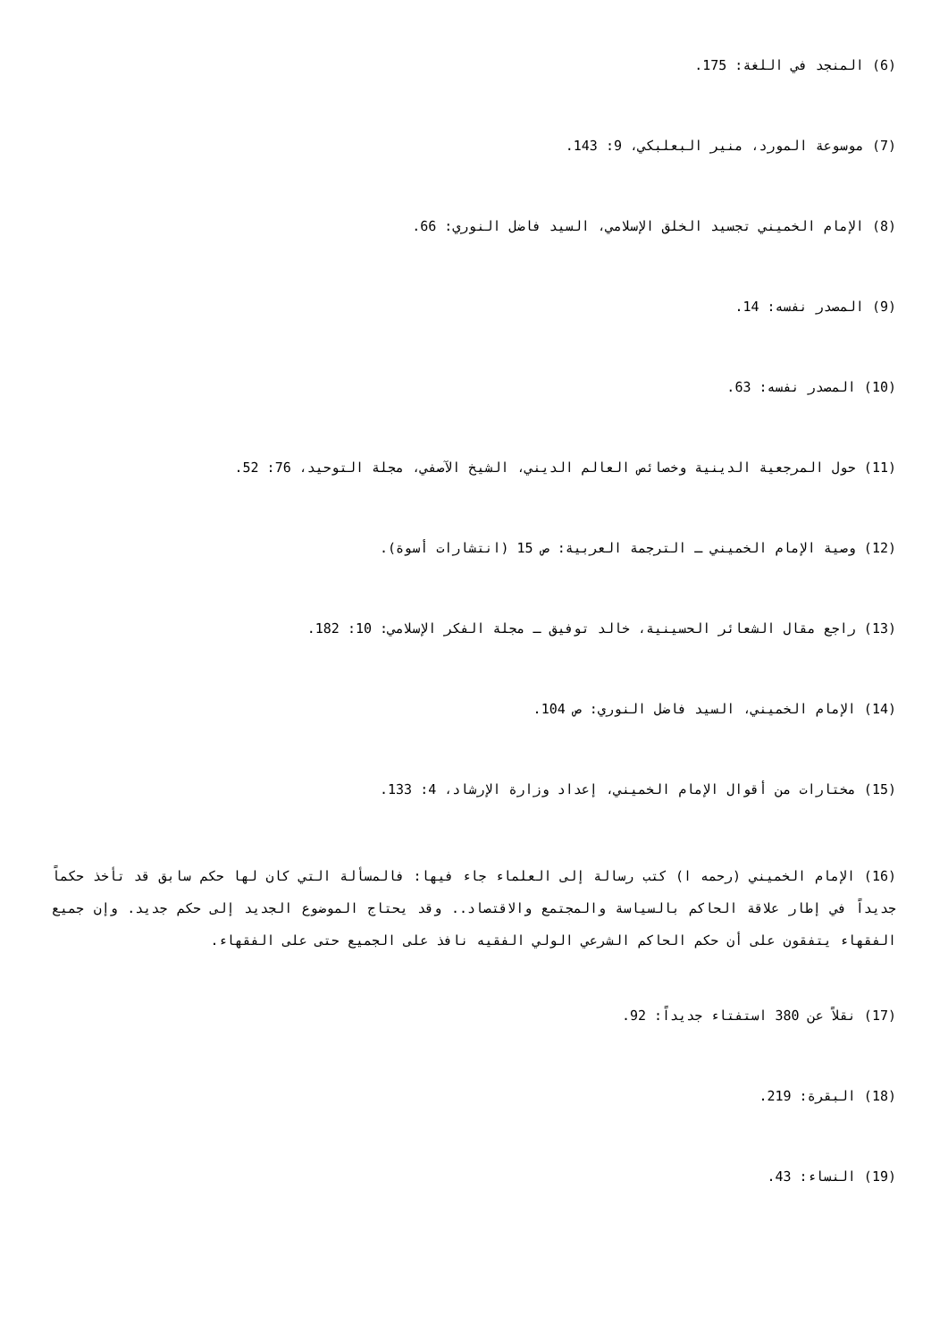(6) المنجد في اللغة: 175.
(7) موسوعة المورد، منير البعلبكي، 9: 143.
(8) الإمام الخميني تجسيد الخلق الإسلامي، السيد فاضل النوري: 66.
(9) المصدر نفسه: 14.
(10) المصدر نفسه: 63.
(11) حول المرجعية الدينية وخصائص العالم الديني، الشيخ الآصفي، مجلة التوحيد، 76: 52.
(12) وصية الإمام الخميني ـ الترجمة العربية: ص 15 (انتشارات أسوة).
(13) راجع مقال الشعائر الحسينية، خالد توفيق ـ مجلة الفكر الإسلامي: 10: 182.
(14) الإمام الخميني، السيد فاضل النوري: ص 104.
(15) مختارات من أقوال الإمام الخميني، إعداد وزارة الإرشاد، 4: 133.
(16) الإمام الخميني (رحمه ا) كتب رسالة إلى العلماء جاء فيها: فالمسألة التي كان لها حكم سابق قد تأخذ حكماً جديداً في إطار علاقة الحاكم بالسياسة والمجتمع والاقتصاد.. وقد يحتاج الموضوع الجديد إلى حكم جديد. وإن جميع الفقهاء يتفقون على أن حكم الحاكم الشرعي الولي الفقيه نافذ على الجميع حتى على الفقهاء.
(17) نقلاً عن 380 استفتاء جديداً: 92.
(18) البقرة: 219.
(19) النساء: 43.